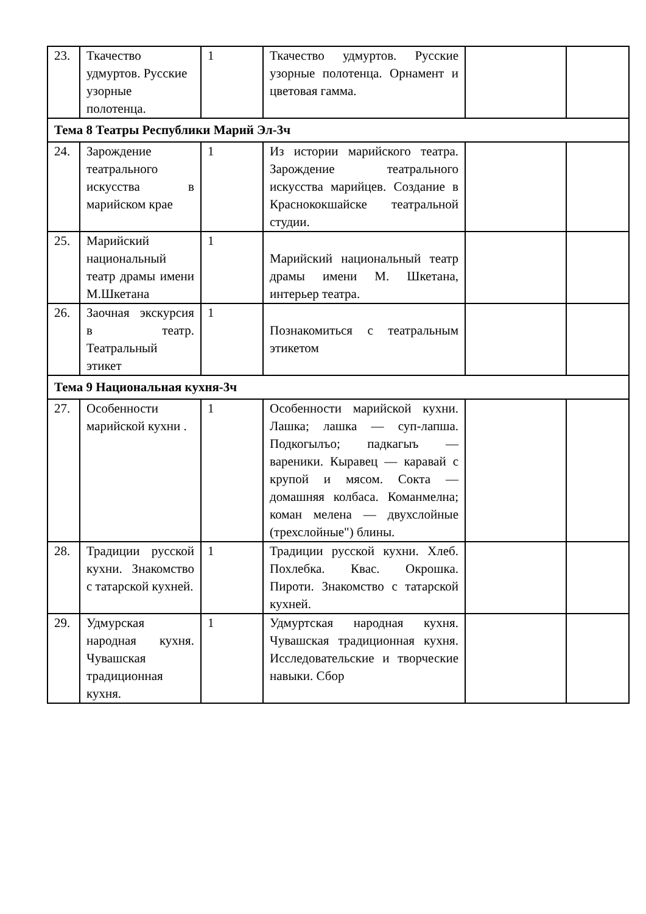| 23. | Ткачество удмуртов. Русские узорные полотенца. | 1 | Ткачество удмуртов. Русские узорные полотенца. Орнамент и цветовая гамма. | | |
| Тема 8 Театры Республики Марий Эл-3ч | | | | | |
| 24. | Зарождение театрального искусства в марийском крае | 1 | Из истории марийского театра. Зарождение театрального искусства марийцев. Создание в Краснококшайске театральной студии. | | |
| 25. | Марийский национальный театр драмы имени М.Шкетана | 1 | Марийский национальный театр драмы имени М. Шкетана, интерьер театра. | | |
| 26. | Заочная экскурсия в театр. Театральный этикет | 1 | Познакомиться с театральным этикетом | | |
| Тема 9 Национальная кухня-3ч | | | | | |
| 27. | Особенности марийской кухни . | 1 | Особенности марийской кухни. Лашка; лашка — суп-лапша. Подкогылъо; падкагыъ — вареники. Кыравец — каравай с крупой и мясом. Сокта — домашняя колбаса. Команмелна; коман мелена — двухслойные (трехслойные") блины. | | |
| 28. | Традиции русской кухни. Знакомство с татарской кухней. | 1 | Традиции русской кухни. Хлеб. Похлебка. Квас. Окрошка. Пироти. Знакомство с татарской кухней. | | |
| 29. | Удмурская народная кухня. Чувашская традиционная кухня. | 1 | Удмуртская народная кухня. Чувашская традиционная кухня. Исследовательские и творческие навыки. Сбор | | |